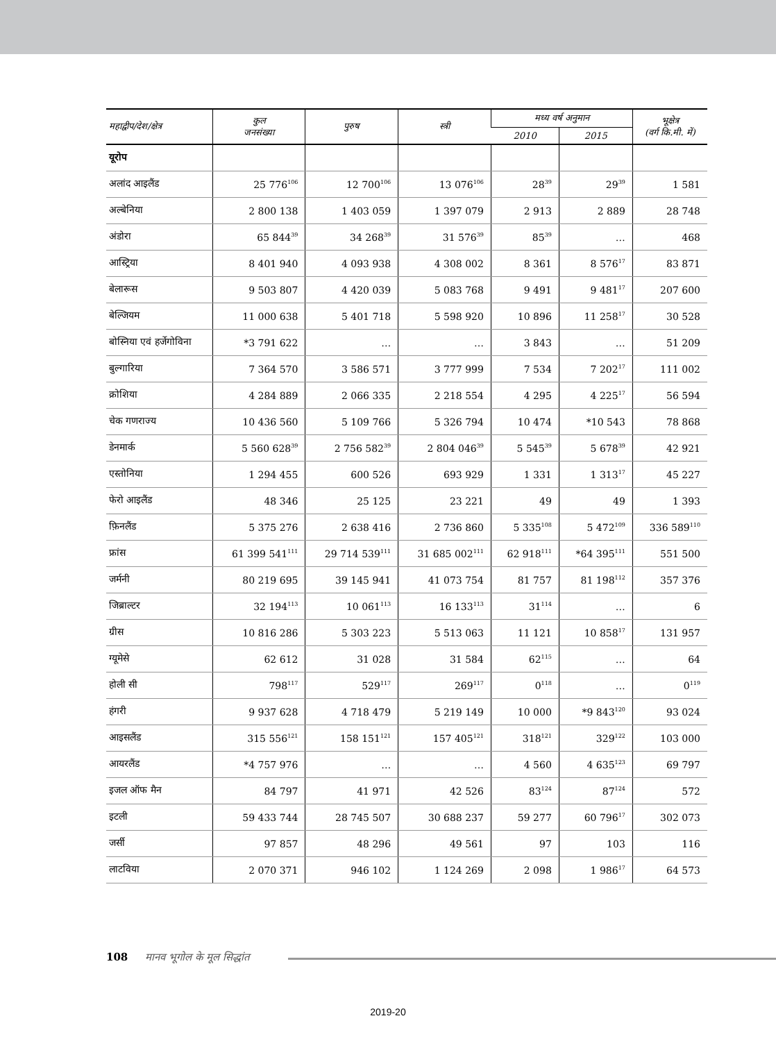| महाद्वीप/देश/क्षेत्र | कुल जनसंख्या | पुरुष | स्त्री | मध्य वर्ष अनुमान | | भूक्षेत्र (वर्ग कि.मी. में) |
| --- | --- | --- | --- | --- | --- | --- |
| | | | | 2010 | 2015 | |
| यूरोप | | | | | | |
| अलांद आइलैंड | 25 776<sup>106</sup> | 12 700<sup>106</sup> | 13 076<sup>106</sup> | 28<sup>39</sup> | 29<sup>39</sup> | 1 581 |
| अल्बेनिया | 2 800 138 | 1 403 059 | 1 397 079 | 2 913 | 2 889 | 28 748 |
| अंडोरा | 65 844<sup>39</sup> | 34 268<sup>39</sup> | 31 576<sup>39</sup> | 85<sup>39</sup> | … | 468 |
| आस्ट्रिया | 8 401 940 | 4 093 938 | 4 308 002 | 8 361 | 8 576<sup>17</sup> | 83 871 |
| बेलारूस | 9 503 807 | 4 420 039 | 5 083 768 | 9 491 | 9 481<sup>17</sup> | 207 600 |
| बेल्जियम | 11 000 638 | 5 401 718 | 5 598 920 | 10 896 | 11 258<sup>17</sup> | 30 528 |
| बोस्निया एवं हर्जेगोविना | *3 791 622 | … | … | 3 843 | … | 51 209 |
| बुल्गारिया | 7 364 570 | 3 586 571 | 3 777 999 | 7 534 | 7 202<sup>17</sup> | 111 002 |
| क्रोशिया | 4 284 889 | 2 066 335 | 2 218 554 | 4 295 | 4 225<sup>17</sup> | 56 594 |
| चेक गणराज्य | 10 436 560 | 5 109 766 | 5 326 794 | 10 474 | *10 543 | 78 868 |
| डेनमार्क | 5 560 628<sup>39</sup> | 2 756 582<sup>39</sup> | 2 804 046<sup>39</sup> | 5 545<sup>39</sup> | 5 678<sup>39</sup> | 42 921 |
| एस्तोनिया | 1 294 455 | 600 526 | 693 929 | 1 331 | 1 313<sup>17</sup> | 45 227 |
| फेरो आइलैंड | 48 346 | 25 125 | 23 221 | 49 | 49 | 1 393 |
| फ़िनलैंड | 5 375 276 | 2 638 416 | 2 736 860 | 5 335<sup>108</sup> | 5 472<sup>109</sup> | 336 589<sup>110</sup> |
| फ्रांस | 61 399 541<sup>111</sup> | 29 714 539<sup>111</sup> | 31 685 002<sup>111</sup> | 62 918<sup>111</sup> | *64 395<sup>111</sup> | 551 500 |
| जर्मनी | 80 219 695 | 39 145 941 | 41 073 754 | 81 757 | 81 198<sup>112</sup> | 357 376 |
| जिब्राल्टर | 32 194<sup>113</sup> | 10 061<sup>113</sup> | 16 133<sup>113</sup> | 31<sup>114</sup> | … | 6 |
| ग्रीस | 10 816 286 | 5 303 223 | 5 513 063 | 11 121 | 10 858<sup>17</sup> | 131 957 |
| ग्यूमेसे | 62 612 | 31 028 | 31 584 | 62<sup>115</sup> | … | 64 |
| होली सी | 798<sup>117</sup> | 529<sup>117</sup> | 269<sup>117</sup> | 0<sup>118</sup> | … | 0<sup>119</sup> |
| हंगरी | 9 937 628 | 4 718 479 | 5 219 149 | 10 000 | *9 843<sup>120</sup> | 93 024 |
| आइसलैंड | 315 556<sup>121</sup> | 158 151<sup>121</sup> | 157 405<sup>121</sup> | 318<sup>121</sup> | 329<sup>122</sup> | 103 000 |
| आयरलैंड | *4 757 976 | … | … | 4 560 | 4 635<sup>123</sup> | 69 797 |
| इजल ऑफ मैन | 84 797 | 41 971 | 42 526 | 83<sup>124</sup> | 87<sup>124</sup> | 572 |
| इटली | 59 433 744 | 28 745 507 | 30 688 237 | 59 277 | 60 796<sup>17</sup> | 302 073 |
| जर्सी | 97 857 | 48 296 | 49 561 | 97 | 103 | 116 |
| लाटविया | 2 070 371 | 946 102 | 1 124 269 | 2 098 | 1 986<sup>17</sup> | 64 573 |
108 मानव भूगोल के मूल सिद्धांत
2019-20